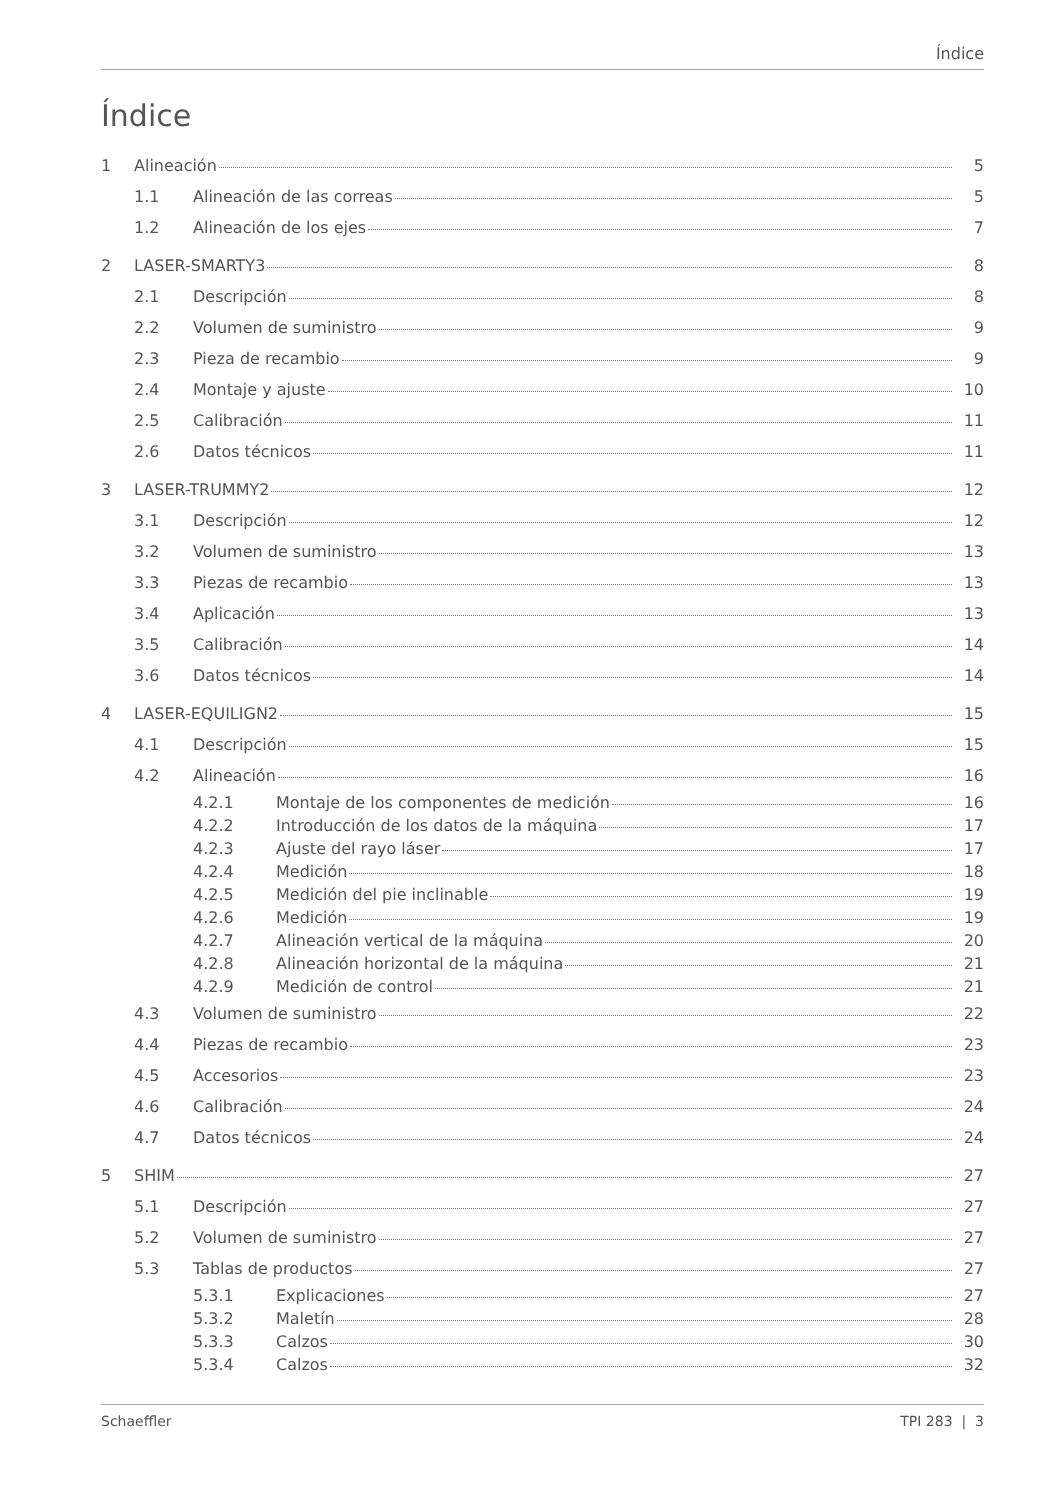Índice
Índice
1 Alineación 5
1.1 Alineación de las correas 5
1.2 Alineación de los ejes 7
2 LASER-SMARTY3 8
2.1 Descripción 8
2.2 Volumen de suministro 9
2.3 Pieza de recambio 9
2.4 Montaje y ajuste 10
2.5 Calibración 11
2.6 Datos técnicos 11
3 LASER-TRUMMY2 12
3.1 Descripción 12
3.2 Volumen de suministro 13
3.3 Piezas de recambio 13
3.4 Aplicación 13
3.5 Calibración 14
3.6 Datos técnicos 14
4 LASER-EQUILIGN2 15
4.1 Descripción 15
4.2 Alineación 16
4.2.1 Montaje de los componentes de medición 16
4.2.2 Introducción de los datos de la máquina 17
4.2.3 Ajuste del rayo láser 17
4.2.4 Medición 18
4.2.5 Medición del pie inclinable 19
4.2.6 Medición 19
4.2.7 Alineación vertical de la máquina 20
4.2.8 Alineación horizontal de la máquina 21
4.2.9 Medición de control 21
4.3 Volumen de suministro 22
4.4 Piezas de recambio 23
4.5 Accesorios 23
4.6 Calibración 24
4.7 Datos técnicos 24
5 SHIM 27
5.1 Descripción 27
5.2 Volumen de suministro 27
5.3 Tablas de productos 27
5.3.1 Explicaciones 27
5.3.2 Maletín 28
5.3.3 Calzos 30
5.3.4 Calzos 32
Schaeffler TPI 283 | 3